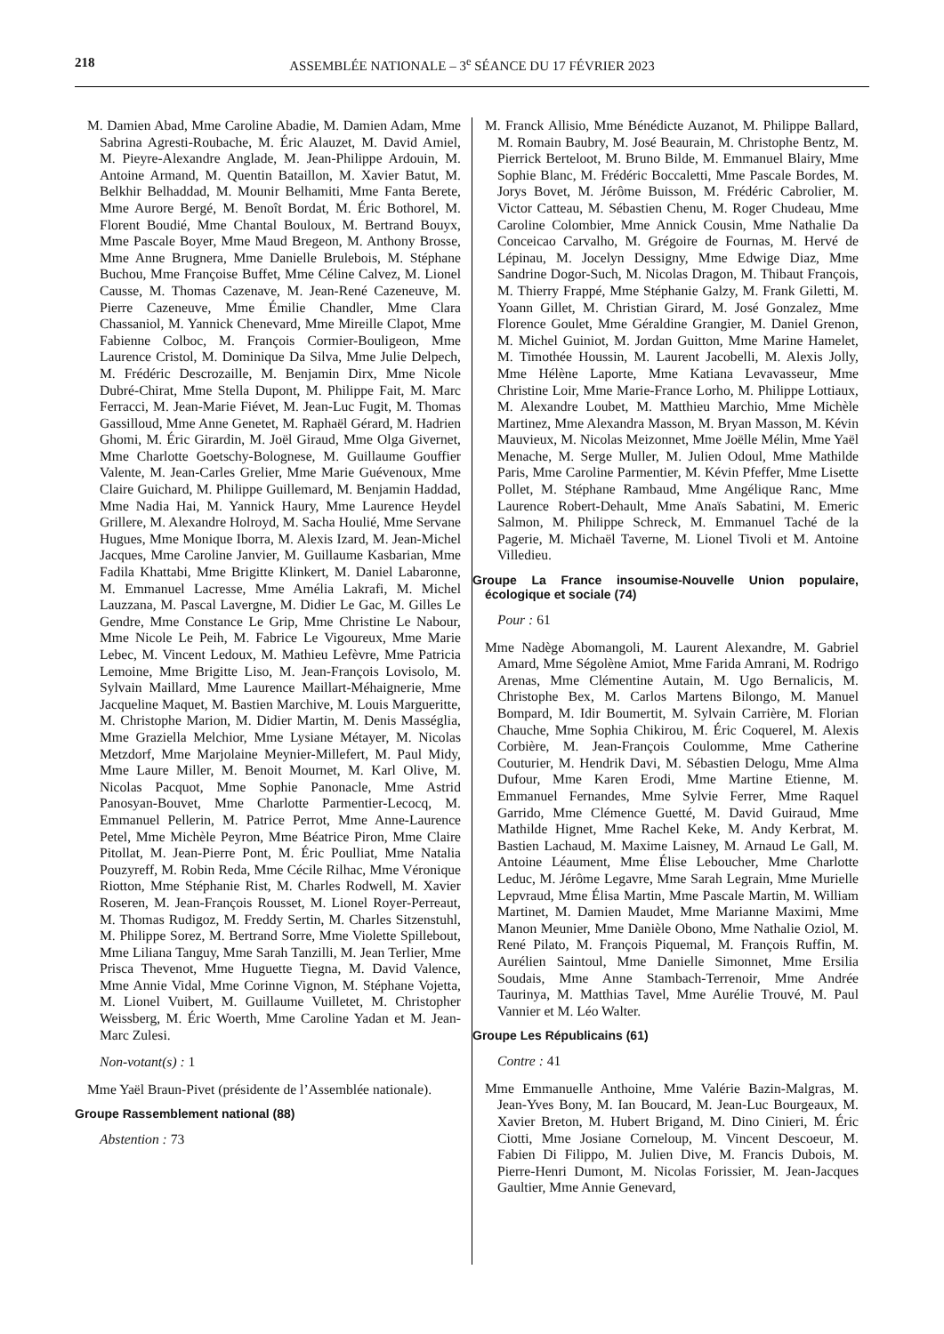218 ASSEMBLÉE NATIONALE – 3<sup>e</sup> SÉANCE DU 17 FÉVRIER 2023
M. Damien Abad, Mme Caroline Abadie, M. Damien Adam, Mme Sabrina Agresti-Roubache, M. Éric Alauzet, M. David Amiel, M. Pieyre-Alexandre Anglade, M. Jean-Philippe Ardouin, M. Antoine Armand, M. Quentin Bataillon, M. Xavier Batut, M. Belkhir Belhaddad, M. Mounir Belhamiti, Mme Fanta Berete, Mme Aurore Bergé, M. Benoît Bordat, M. Éric Bothorel, M. Florent Boudié, Mme Chantal Bouloux, M. Bertrand Bouyx, Mme Pascale Boyer, Mme Maud Bregeon, M. Anthony Brosse, Mme Anne Brugnera, Mme Danielle Brulebois, M. Stéphane Buchou, Mme Françoise Buffet, Mme Céline Calvez, M. Lionel Causse, M. Thomas Cazenave, M. Jean-René Cazeneuve, M. Pierre Cazeneuve, Mme Émilie Chandler, Mme Clara Chassaniol, M. Yannick Chenevard, Mme Mireille Clapot, Mme Fabienne Colboc, M. François Cormier-Bouligeon, Mme Laurence Cristol, M. Dominique Da Silva, Mme Julie Delpech, M. Frédéric Descrozaille, M. Benjamin Dirx, Mme Nicole Dubré-Chirat, Mme Stella Dupont, M. Philippe Fait, M. Marc Ferracci, M. Jean-Marie Fiévet, M. Jean-Luc Fugit, M. Thomas Gassilloud, Mme Anne Genetet, M. Raphaël Gérard, M. Hadrien Ghomi, M. Éric Girardin, M. Joël Giraud, Mme Olga Givernet, Mme Charlotte Goetschy-Bolognese, M. Guillaume Gouffier Valente, M. Jean-Carles Grelier, Mme Marie Guévenoux, Mme Claire Guichard, M. Philippe Guillemard, M. Benjamin Haddad, Mme Nadia Hai, M. Yannick Haury, Mme Laurence Heydel Grillere, M. Alexandre Holroyd, M. Sacha Houlié, Mme Servane Hugues, Mme Monique Iborra, M. Alexis Izard, M. Jean-Michel Jacques, Mme Caroline Janvier, M. Guillaume Kasbarian, Mme Fadila Khattabi, Mme Brigitte Klinkert, M. Daniel Labaronne, M. Emmanuel Lacresse, Mme Amélia Lakrafi, M. Michel Lauzzana, M. Pascal Lavergne, M. Didier Le Gac, M. Gilles Le Gendre, Mme Constance Le Grip, Mme Christine Le Nabour, Mme Nicole Le Peih, M. Fabrice Le Vigoureux, Mme Marie Lebec, M. Vincent Ledoux, M. Mathieu Lefèvre, Mme Patricia Lemoine, Mme Brigitte Liso, M. Jean-François Lovisolo, M. Sylvain Maillard, Mme Laurence Maillart-Méhaignerie, Mme Jacqueline Maquet, M. Bastien Marchive, M. Louis Margueritte, M. Christophe Marion, M. Didier Martin, M. Denis Masséglia, Mme Graziella Melchior, Mme Lysiane Métayer, M. Nicolas Metzdorf, Mme Marjolaine Meynier-Millefert, M. Paul Midy, Mme Laure Miller, M. Benoit Mournet, M. Karl Olive, M. Nicolas Pacquot, Mme Sophie Panonacle, Mme Astrid Panosyan-Bouvet, Mme Charlotte Parmentier-Lecocq, M. Emmanuel Pellerin, M. Patrice Perrot, Mme Anne-Laurence Petel, Mme Michèle Peyron, Mme Béatrice Piron, Mme Claire Pitollat, M. Jean-Pierre Pont, M. Éric Poulliat, Mme Natalia Pouzyreff, M. Robin Reda, Mme Cécile Rilhac, Mme Véronique Riotton, Mme Stéphanie Rist, M. Charles Rodwell, M. Xavier Roseren, M. Jean-François Rousset, M. Lionel Royer-Perreaut, M. Thomas Rudigoz, M. Freddy Sertin, M. Charles Sitzenstuhl, M. Philippe Sorez, M. Bertrand Sorre, Mme Violette Spillebout, Mme Liliana Tanguy, Mme Sarah Tanzilli, M. Jean Terlier, Mme Prisca Thevenot, Mme Huguette Tiegna, M. David Valence, Mme Annie Vidal, Mme Corinne Vignon, M. Stéphane Vojetta, M. Lionel Vuibert, M. Guillaume Vuilletet, M. Christopher Weissberg, M. Éric Woerth, Mme Caroline Yadan et M. Jean-Marc Zulesi.
Non-votant(s) : 1
Mme Yaël Braun-Pivet (présidente de l’Assemblée nationale).
Groupe Rassemblement national (88)
Abstention : 73
M. Franck Allisio, Mme Bénédicte Auzanot, M. Philippe Ballard, M. Romain Baubry, M. José Beaurain, M. Christophe Bentz, M. Pierrick Berteloot, M. Bruno Bilde, M. Emmanuel Blairy, Mme Sophie Blanc, M. Frédéric Boccaletti, Mme Pascale Bordes, M. Jorys Bovet, M. Jérôme Buisson, M. Frédéric Cabrolier, M. Victor Catteau, M. Sébastien Chenu, M. Roger Chudeau, Mme Caroline Colombier, Mme Annick Cousin, Mme Nathalie Da Conceicao Carvalho, M. Grégoire de Fournas, M. Hervé de Lépinau, M. Jocelyn Dessigny, Mme Edwige Diaz, Mme Sandrine Dogor-Such, M. Nicolas Dragon, M. Thibaut François, M. Thierry Frappé, Mme Stéphanie Galzy, M. Frank Giletti, M. Yoann Gillet, M. Christian Girard, M. José Gonzalez, Mme Florence Goulet, Mme Géraldine Grangier, M. Daniel Grenon, M. Michel Guiniot, M. Jordan Guitton, Mme Marine Hamelet, M. Timothée Houssin, M. Laurent Jacobelli, M. Alexis Jolly, Mme Hélène Laporte, Mme Katiana Levavasseur, Mme Christine Loir, Mme Marie-France Lorho, M. Philippe Lottiaux, M. Alexandre Loubet, M. Matthieu Marchio, Mme Michèle Martinez, Mme Alexandra Masson, M. Bryan Masson, M. Kévin Mauvieux, M. Nicolas Meizonnet, Mme Joëlle Mélin, Mme Yaël Menache, M. Serge Muller, M. Julien Odoul, Mme Mathilde Paris, Mme Caroline Parmentier, M. Kévin Pfeffer, Mme Lisette Pollet, M. Stéphane Rambaud, Mme Angélique Ranc, Mme Laurence Robert-Dehault, Mme Anaïs Sabatini, M. Emeric Salmon, M. Philippe Schreck, M. Emmanuel Taché de la Pagerie, M. Michaël Taverne, M. Lionel Tivoli et M. Antoine Villedieu.
Groupe La France insoumise-Nouvelle Union populaire, écologique et sociale (74)
Pour : 61
Mme Nadège Abomangoli, M. Laurent Alexandre, M. Gabriel Amard, Mme Ségolène Amiot, Mme Farida Amrani, M. Rodrigo Arenas, Mme Clémentine Autain, M. Ugo Bernalicis, M. Christophe Bex, M. Carlos Martens Bilongo, M. Manuel Bompard, M. Idir Boumertit, M. Sylvain Carrière, M. Florian Chauche, Mme Sophia Chikirou, M. Éric Coquerel, M. Alexis Corbière, M. Jean-François Coulomme, Mme Catherine Couturier, M. Hendrik Davi, M. Sébastien Delogu, Mme Alma Dufour, Mme Karen Erodi, Mme Martine Etienne, M. Emmanuel Fernandes, Mme Sylvie Ferrer, Mme Raquel Garrido, Mme Clémence Guetté, M. David Guiraud, Mme Mathilde Hignet, Mme Rachel Keke, M. Andy Kerbrat, M. Bastien Lachaud, M. Maxime Laisney, M. Arnaud Le Gall, M. Antoine Léaument, Mme Élise Leboucher, Mme Charlotte Leduc, M. Jérôme Legavre, Mme Sarah Legrain, Mme Murielle Lepvraud, Mme Élisa Martin, Mme Pascale Martin, M. William Martinet, M. Damien Maudet, Mme Marianne Maximi, Mme Manon Meunier, Mme Danièle Obono, Mme Nathalie Oziol, M. René Pilato, M. François Piquemal, M. François Ruffin, M. Aurélien Saintoul, Mme Danielle Simonnet, Mme Ersilia Soudais, Mme Anne Stambach-Terrenoir, Mme Andrée Taurinya, M. Matthias Tavel, Mme Aurélie Trouvé, M. Paul Vannier et M. Léo Walter.
Groupe Les Républicains (61)
Contre : 41
Mme Emmanuelle Anthoine, Mme Valérie Bazin-Malgras, M. Jean-Yves Bony, M. Ian Boucard, M. Jean-Luc Bourgeaux, M. Xavier Breton, M. Hubert Brigand, M. Dino Cinieri, M. Éric Ciotti, Mme Josiane Corneloup, M. Vincent Descoeur, M. Fabien Di Filippo, M. Julien Dive, M. Francis Dubois, M. Pierre-Henri Dumont, M. Nicolas Forissier, M. Jean-Jacques Gaultier, Mme Annie Genevard,